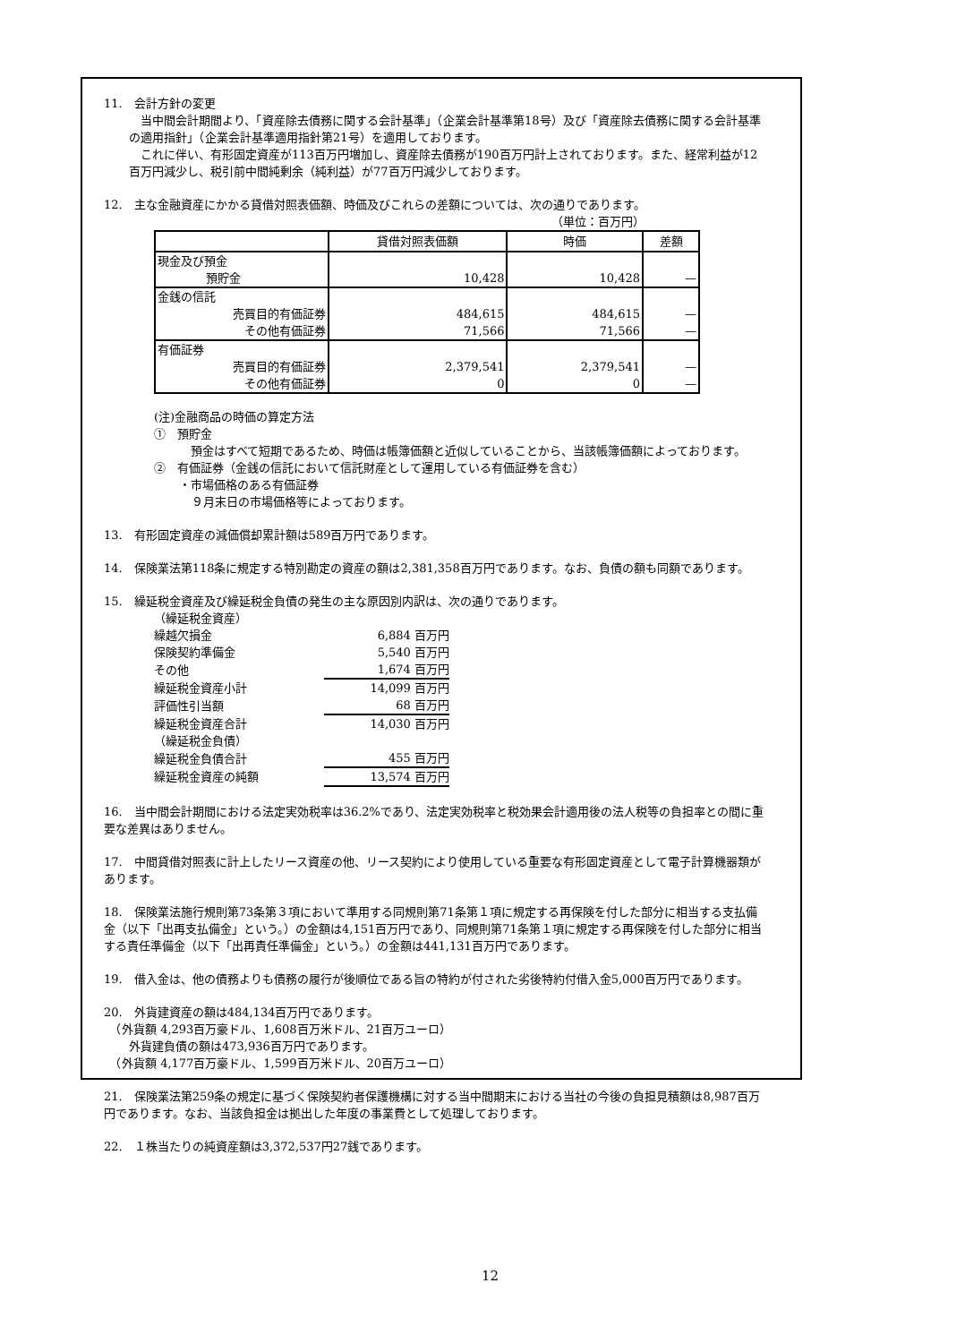11.　会計方針の変更
当中間会計期間より、「資産除去債務に関する会計基準」（企業会計基準第18号）及び「資産除去債務に関する会計基準の適用指針」（企業会計基準適用指針第21号）を適用しております。
これに伴い、有形固定資産が113百万円増加し、資産除去債務が190百万円計上されております。また、経常利益が12百万円減少し、税引前中間純剰余（純利益）が77百万円減少しております。
12.　主な金融資産にかかる貸借対照表価額、時価及びこれらの差額については、次の通りであります。
（単位：百万円）
| | 貸借対照表価額 | 時価 | 差額 |
| --- | --- | --- | --- |
| 現金及び預金 | | | |
| 預貯金 | 10,428 | 10,428 | — |
| 金銭の信託 | | | |
| 売買目的有価証券 | 484,615 | 484,615 | — |
| その他有価証券 | 71,566 | 71,566 | — |
| 有価証券 | | | |
| 売買目的有価証券 | 2,379,541 | 2,379,541 | — |
| その他有価証券 | 0 | 0 | — |
(注)金融商品の時価の算定方法
①　預貯金
預金はすべて短期であるため、時価は帳簿価額と近似していることから、当該帳簿価額によっております。
②　有価証券（金銭の信託において信託財産として運用している有価証券を含む）
・市場価格のある有価証券
９月末日の市場価格等によっております。
13.　有形固定資産の減価償却累計額は589百万円であります。
14.　保険業法第118条に規定する特別勘定の資産の額は2,381,358百万円であります。なお、負債の額も同額であります。
15.　繰延税金資産及び繰延税金負債の発生の主な原因別内訳は、次の通りであります。
| （繰延税金資産） | |
| 繰越欠損金 | 6,884 百万円 |
| 保険契約準備金 | 5,540 百万円 |
| その他 | 1,674 百万円 |
| 繰延税金資産小計 | 14,099 百万円 |
| 評価性引当額 | 68 百万円 |
| 繰延税金資産合計 | 14,030 百万円 |
| （繰延税金負債） | |
| 繰延税金負債合計 | 455 百万円 |
| 繰延税金資産の純額 | 13,574 百万円 |
16.　当中間会計期間における法定実効税率は36.2%であり、法定実効税率と税効果会計適用後の法人税等の負担率との間に重要な差異はありません。
17.　中間貸借対照表に計上したリース資産の他、リース契約により使用している重要な有形固定資産として電子計算機器類があります。
18.　保険業法施行規則第73条第３項において準用する同規則第71条第１項に規定する再保険を付した部分に相当する支払備金（以下「出再支払備金」という。）の金額は4,151百万円であり、同規則第71条第１項に規定する再保険を付した部分に相当する責任準備金（以下「出再責任準備金」という。）の金額は441,131百万円であります。
19.　借入金は、他の債務よりも債務の履行が後順位である旨の特約が付された劣後特約付借入金5,000百万円であります。
20.　外貨建資産の額は484,134百万円であります。
　（外貨額 4,293百万豪ドル、1,608百万米ドル、21百万ユーロ）
外貨建負債の額は473,936百万円であります。
　（外貨額 4,177百万豪ドル、1,599百万米ドル、20百万ユーロ）
21.　保険業法第259条の規定に基づく保険契約者保護機構に対する当中間期末における当社の今後の負担見積額は8,987百万円であります。なお、当該負担金は拠出した年度の事業費として処理しております。
22.　１株当たりの純資産額は3,372,537円27銭であります。
12